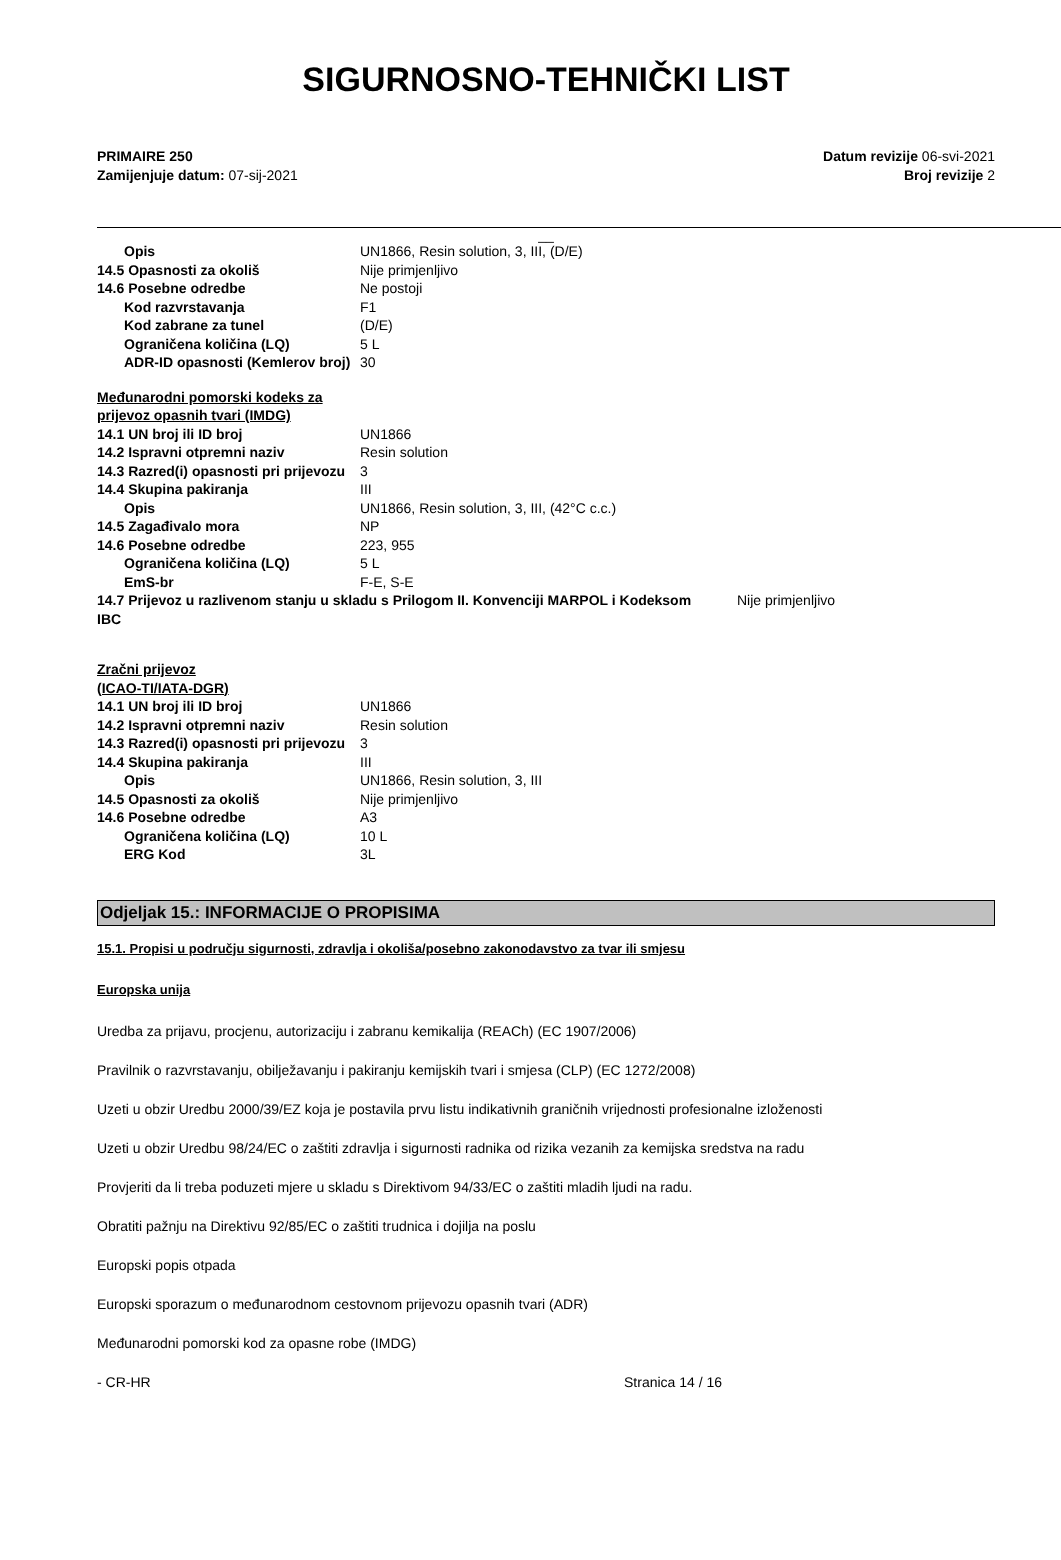SIGURNOSNO-TEHNIČKI LIST
PRIMAIRE 250
Zamijenjuje datum: 07-sij-2021
Datum revizije 06-svi-2021
Broj revizije 2
__
Opis UN1866, Resin solution, 3, III, (D/E)
14.5 Opasnosti za okoliš Nije primjenljivo
14.6 Posebne odredbe Ne postoji
Kod razvrstavanja F1
Kod zabrane za tunel (D/E)
Ograničena količina (LQ) 5 L
ADR-ID opasnosti (Kemlerov broj) 30
Međunarodni pomorski kodeks za
prijevoz opasnih tvari (IMDG)
14.1 UN broj ili ID broj UN1866
14.2 Ispravni otpremni naziv Resin solution
14.3 Razred(i) opasnosti pri prijevozu 3
14.4 Skupina pakiranja III
Opis UN1866, Resin solution, 3, III, (42°C c.c.)
14.5 Zagađivalo mora NP
14.6 Posebne odredbe 223, 955
Ograničena količina (LQ) 5 L
EmS-br F-E, S-E
14.7 Prijevoz u razlivenom stanju u skladu s Prilogom II. Konvenciji MARPOL i Kodeksom IBC Nije primjenljivo
Zračni prijevoz
(ICAO-TI/IATA-DGR)
14.1 UN broj ili ID broj UN1866
14.2 Ispravni otpremni naziv Resin solution
14.3 Razred(i) opasnosti pri prijevozu 3
14.4 Skupina pakiranja III
Opis UN1866, Resin solution, 3, III
14.5 Opasnosti za okoliš Nije primjenljivo
14.6 Posebne odredbe A3
Ograničena količina (LQ) 10 L
ERG Kod 3L
Odjeljak 15.: INFORMACIJE O PROPISIMA
15.1. Propisi u području sigurnosti, zdravlja i okoliša/posebno zakonodavstvo za tvar ili smjesu
Europska unija
Uredba za prijavu, procjenu, autorizaciju i zabranu kemikalija (REACh) (EC 1907/2006)
Pravilnik o razvrstavanju, obilježavanju i pakiranju kemijskih tvari i smjesa (CLP) (EC 1272/2008)
Uzeti u obzir Uredbu 2000/39/EZ koja je postavila prvu listu indikativnih graničnih vrijednosti profesionalne izloženosti
Uzeti u obzir Uredbu 98/24/EC o zaštiti zdravlja i sigurnosti radnika od rizika vezanih za kemijska sredstva na radu
Provjeriti da li treba poduzeti mjere u skladu s Direktivom 94/33/EC o zaštiti mladih ljudi na radu.
Obratiti pažnju na Direktivu 92/85/EC o zaštiti trudnica i dojilja na poslu
Europski popis otpada
Europski sporazum o međunarodnom cestovnom prijevozu opasnih tvari (ADR)
Međunarodni pomorski kod za opasne robe (IMDG)
- CR-HR Stranica 14 / 16